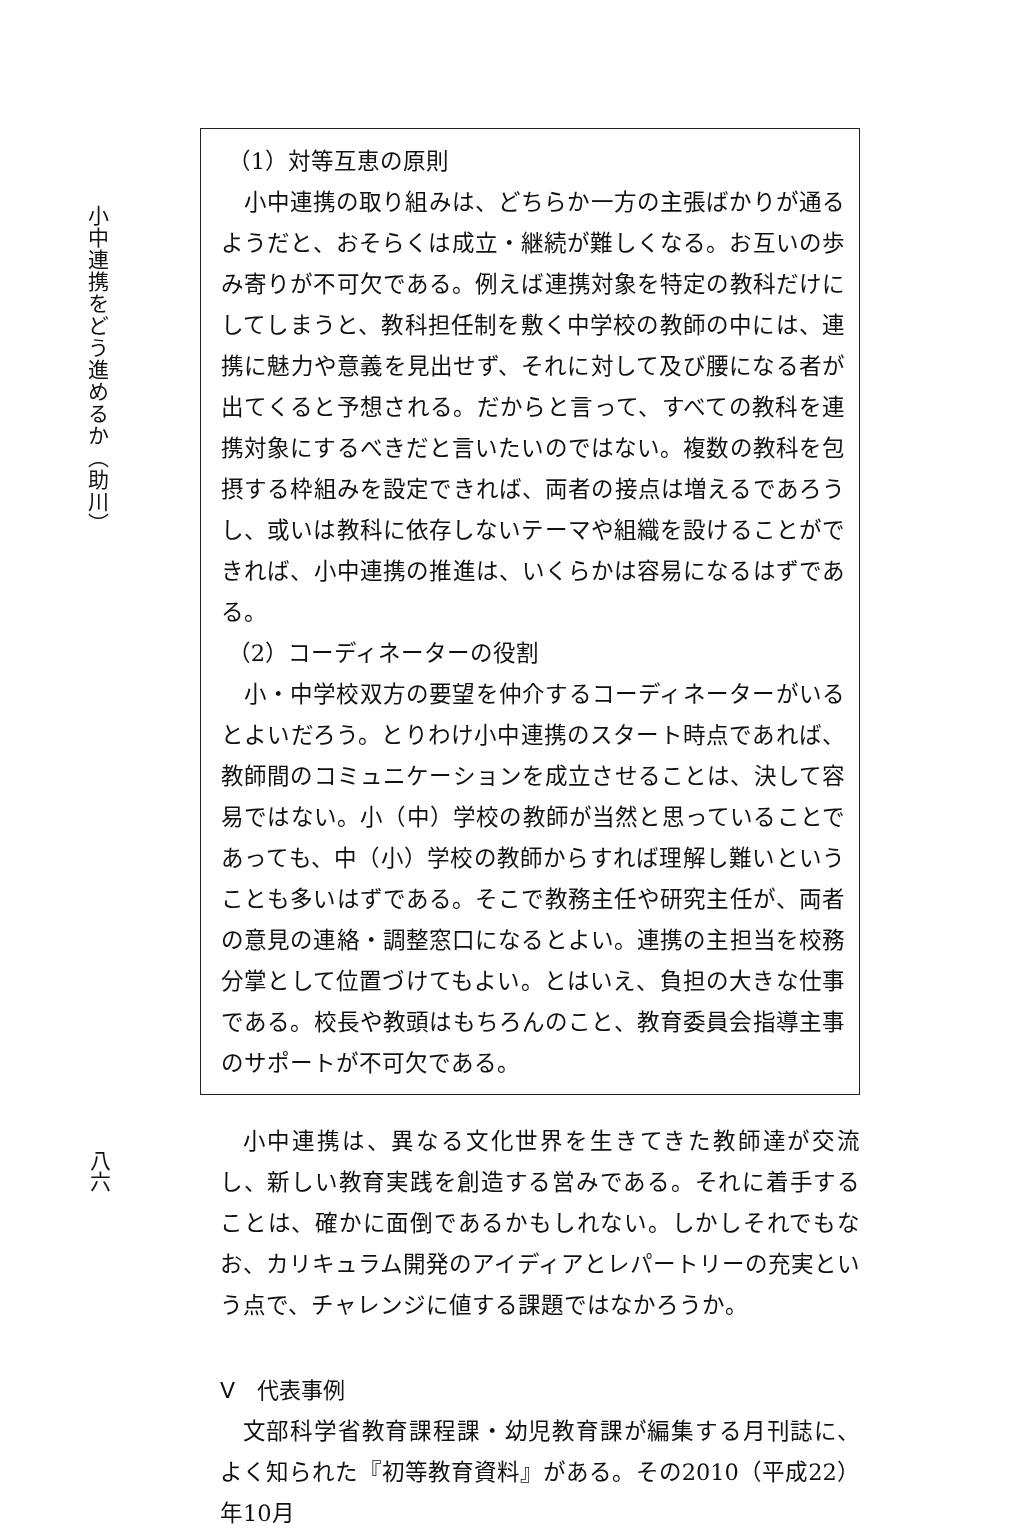小中連携をどう進めるか（助川）
八六
（1）対等互恵の原則
小中連携の取り組みは、どちらか一方の主張ばかりが通るようだと、おそらくは成立・継続が難しくなる。お互いの歩み寄りが不可欠である。例えば連携対象を特定の教科だけにしてしまうと、教科担任制を敷く中学校の教師の中には、連携に魅力や意義を見出せず、それに対して及び腰になる者が出てくると予想される。だからと言って、すべての教科を連携対象にするべきだと言いたいのではない。複数の教科を包摂する枠組みを設定できれば、両者の接点は増えるであろうし、或いは教科に依存しないテーマや組織を設けることができれば、小中連携の推進は、いくらかは容易になるはずである。
（2）コーディネーターの役割
小・中学校双方の要望を仲介するコーディネーターがいるとよいだろう。とりわけ小中連携のスタート時点であれば、教師間のコミュニケーションを成立させることは、決して容易ではない。小（中）学校の教師が当然と思っていることであっても、中（小）学校の教師からすれば理解し難いということも多いはずである。そこで教務主任や研究主任が、両者の意見の連絡・調整窓口になるとよい。連携の主担当を校務分掌として位置づけてもよい。とはいえ、負担の大きな仕事である。校長や教頭はもちろんのこと、教育委員会指導主事のサポートが不可欠である。
小中連携は、異なる文化世界を生きてきた教師達が交流し、新しい教育実践を創造する営みである。それに着手することは、確かに面倒であるかもしれない。しかしそれでもなお、カリキュラム開発のアイディアとレパートリーの充実という点で、チャレンジに値する課題ではなかろうか。
V　代表事例
文部科学省教育課程課・幼児教育課が編集する月刊誌に、よく知られた『初等教育資料』がある。その2010（平成22）年10月